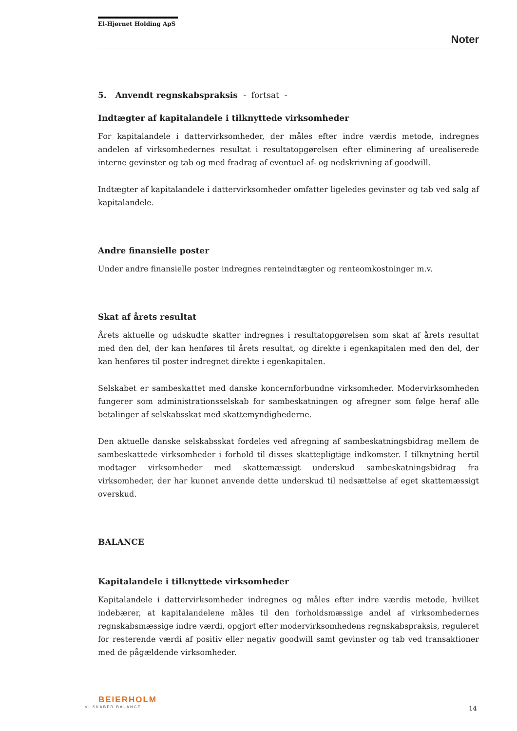El-Hjørnet Holding ApS
Noter
5. Anvendt regnskabspraksis - fortsat -
Indtægter af kapitalandele i tilknyttede virksomheder
For kapitalandele i dattervirksomheder, der måles efter indre værdis metode, indregnes andelen af virksomhedernes resultat i resultatopgørelsen efter eliminering af urealiserede interne gevinster og tab og med fradrag af eventuel af- og nedskrivning af goodwill.
Indtægter af kapitalandele i dattervirksomheder omfatter ligeledes gevinster og tab ved salg af kapitalandele.
Andre finansielle poster
Under andre finansielle poster indregnes renteindtægter og renteomkostninger m.v.
Skat af årets resultat
Årets aktuelle og udskudte skatter indregnes i resultatopgørelsen som skat af årets resultat med den del, der kan henføres til årets resultat, og direkte i egenkapitalen med den del, der kan henføres til poster indregnet direkte i egenkapitalen.
Selskabet er sambeskattet med danske koncernforbundne virksomheder. Modervirksomheden fungerer som administrationsselskab for sambeskatningen og afregner som følge heraf alle betalinger af selskabsskat med skattemyndighederne.
Den aktuelle danske selskabsskat fordeles ved afregning af sambeskatningsbidrag mellem de sambeskattede virksomheder i forhold til disses skattepligtige indkomster. I tilknytning hertil modtager virksomheder med skattemæssigt underskud sambeskatningsbidrag fra virksomheder, der har kunnet anvende dette underskud til nedsættelse af eget skattemæssigt overskud.
BALANCE
Kapitalandele i tilknyttede virksomheder
Kapitalandele i dattervirksomheder indregnes og måles efter indre værdis metode, hvilket indebærer, at kapitalandelene måles til den forholdsmæssige andel af virksomhedernes regnskabsmæssige indre værdi, opgjort efter modervirksomhedens regnskabspraksis, reguleret for resterende værdi af positiv eller negativ goodwill samt gevinster og tab ved transaktioner med de pågældende virksomheder.
BEIERHOLM
VI SKABER BALANCE
14